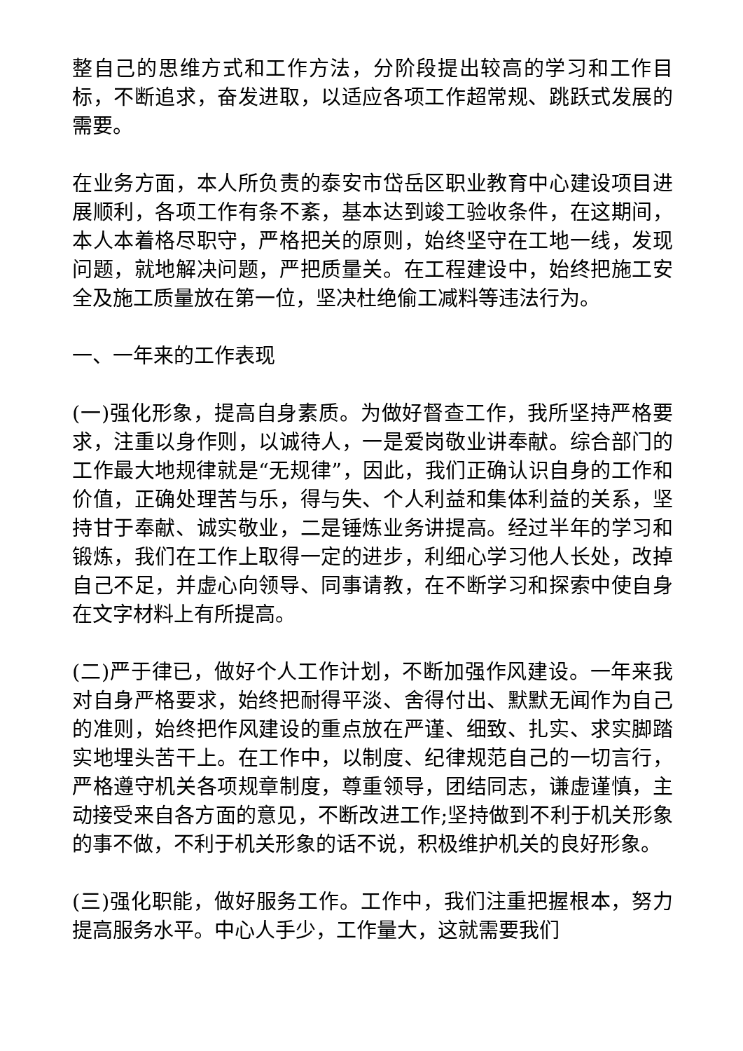整自己的思维方式和工作方法，分阶段提出较高的学习和工作目标，不断追求，奋发进取，以适应各项工作超常规、跳跃式发展的需要。
在业务方面，本人所负责的泰安市岱岳区职业教育中心建设项目进展顺利，各项工作有条不紊，基本达到竣工验收条件，在这期间，本人本着格尽职守，严格把关的原则，始终坚守在工地一线，发现问题，就地解决问题，严把质量关。在工程建设中，始终把施工安全及施工质量放在第一位，坚决杜绝偷工减料等违法行为。
一、一年来的工作表现
(一)强化形象，提高自身素质。为做好督查工作，我所坚持严格要求，注重以身作则，以诚待人，一是爱岗敬业讲奉献。综合部门的工作最大地规律就是“无规律”，因此，我们正确认识自身的工作和价值，正确处理苦与乐，得与失、个人利益和集体利益的关系，坚持甘于奉献、诚实敬业，二是锤炼业务讲提高。经过半年的学习和锻炼，我们在工作上取得一定的进步，利细心学习他人长处，改掉自己不足，并虚心向领导、同事请教，在不断学习和探索中使自身在文字材料上有所提高。
(二)严于律已，做好个人工作计划，不断加强作风建设。一年来我对自身严格要求，始终把耐得平淡、舍得付出、默默无闻作为自己的准则，始终把作风建设的重点放在严谨、细致、扎实、求实脚踏实地埋头苦干上。在工作中，以制度、纪律规范自己的一切言行，严格遵守机关各项规章制度，尊重领导，团结同志，谦虚谨慎，主动接受来自各方面的意见，不断改进工作;坚持做到不利于机关形象的事不做，不利于机关形象的话不说，积极维护机关的良好形象。
(三)强化职能，做好服务工作。工作中，我们注重把握根本，努力提高服务水平。中心人手少，工作量大，这就需要我们